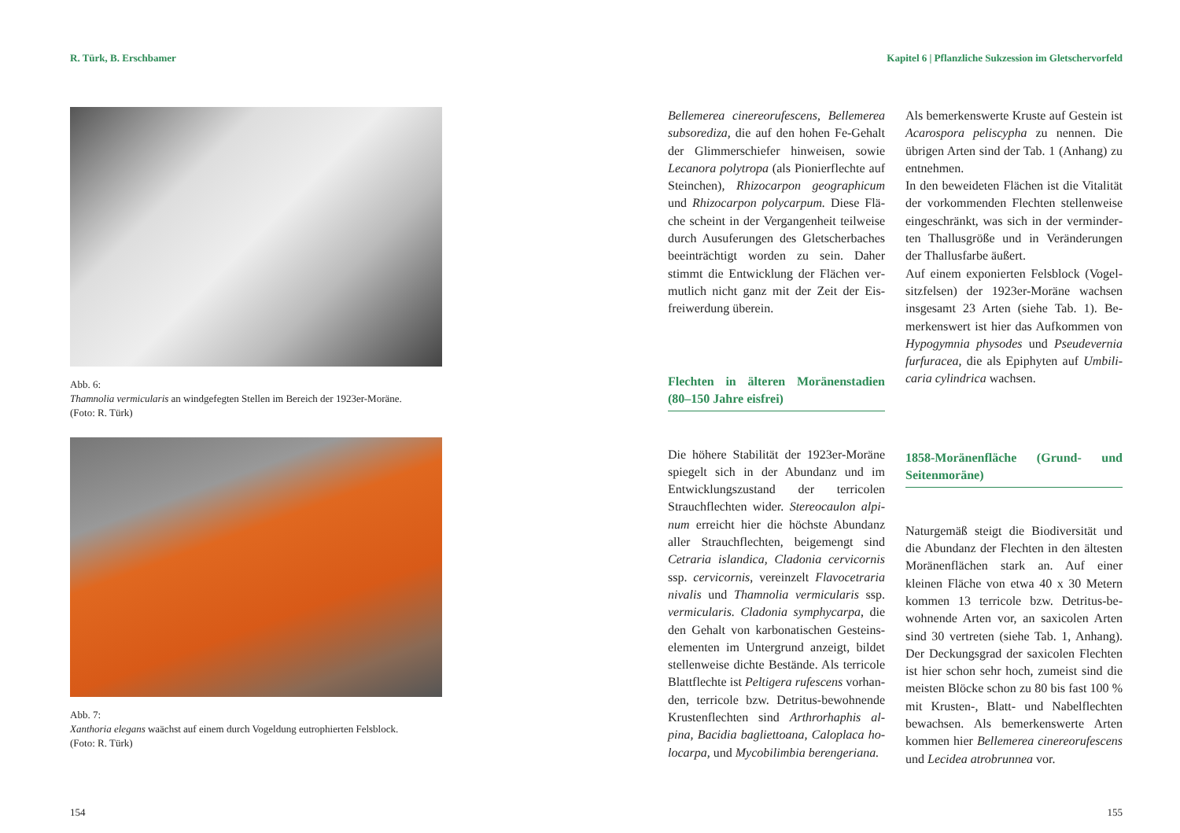R. Türk, B. Erschbamer
Abb. 6:
Thamnolia vermicularis an windgefegten Stellen im Bereich der 1923er-Moräne.
(Foto: R. Türk)
Abb. 7:
Xanthoria elegans waächst auf einem durch Vogeldung eutrophierten Felsblock.
(Foto: R. Türk)
154
Kapitel 6 | Pflanzliche Sukzession im Gletschervorfeld
Bellemerea cinereorufescens, Bellemerea subsorediza, die auf den hohen Fe-Gehalt der Glimmerschiefer hinweisen, sowie Lecanora polytropa (als Pionierflechte auf Steinchen), Rhizocarpon geographicum und Rhizocarpon polycarpum. Diese Flä­che scheint in der Vergangenheit teilweise durch Ausuferungen des Gletscherbaches beeinträchtigt worden zu sein. Daher stimmt die Entwicklung der Flächen ver­mutlich nicht ganz mit der Zeit der Eis­freiwerdung überein.
Flechten in älteren Moränenstadien (80–150 Jahre eisfrei)
Die höhere Stabilität der 1923er-Mo­räne spiegelt sich in der Abundanz und im Entwicklungszustand der terricolen Strauchflechten wider. Stereocaulon alpi­num erreicht hier die höchste Abundanz aller Strauchflechten, beigemengt sind Cetraria islandica, Cladonia cervicornis ssp. cervicornis, vereinzelt Flavocetraria nivalis und Thamnolia vermicularis ssp. vermicularis. Cladonia symphycarpa, die den Gehalt von karbonatischen Gesteins­elementen im Untergrund anzeigt, bildet stellenweise dichte Bestände. Als terricole Blattflechte ist Peltigera rufescens vorhan­den, terricole bzw. Detritus-bewohnende Krustenflechten sind Arthrorhaphis al­pina, Bacidia bagliettoana, Caloplaca ho­locarpa, und Mycobilimbia berengeriana.
Als bemerkenswerte Kruste auf Gestein ist Acarospora peliscypha zu nennen. Die übrigen Arten sind der Tab. 1 (Anhang) zu entnehmen.
In den beweideten Flächen ist die Vitalität der vorkommenden Flechten stellenweise eingeschränkt, was sich in der verminder­ten Thallusgröße und in Veränderungen der Thallusfarbe äußert.
Auf einem exponierten Felsblock (Vogel­sitzfelsen) der 1923er-Moräne wachsen insgesamt 23 Arten (siehe Tab. 1). Be­merkenswert ist hier das Aufkommen von Hypogymnia physodes und Pseudevernia furfuracea, die als Epiphyten auf Umbili­caria cylindrica wachsen.
1858-Moränenfläche (Grund- und Seitenmoräne)
Naturgemäß steigt die Biodiversität und die Abundanz der Flechten in den ältes­ten Moränenflächen stark an. Auf einer kleinen Fläche von etwa 40 x 30 Metern kommen 13 terricole bzw. Detritus-be­wohnende Arten vor, an saxicolen Arten sind 30 vertreten (siehe Tab. 1, Anhang). Der Deckungsgrad der saxicolen Flechten ist hier schon sehr hoch, zumeist sind die meisten Blöcke schon zu 80 bis fast 100 % mit Krusten-, Blatt- und Nabelflechten bewachsen. Als bemerkenswerte Arten kommen hier Bellemerea cinereorufescens und Lecidea atrobrunnea vor.
155